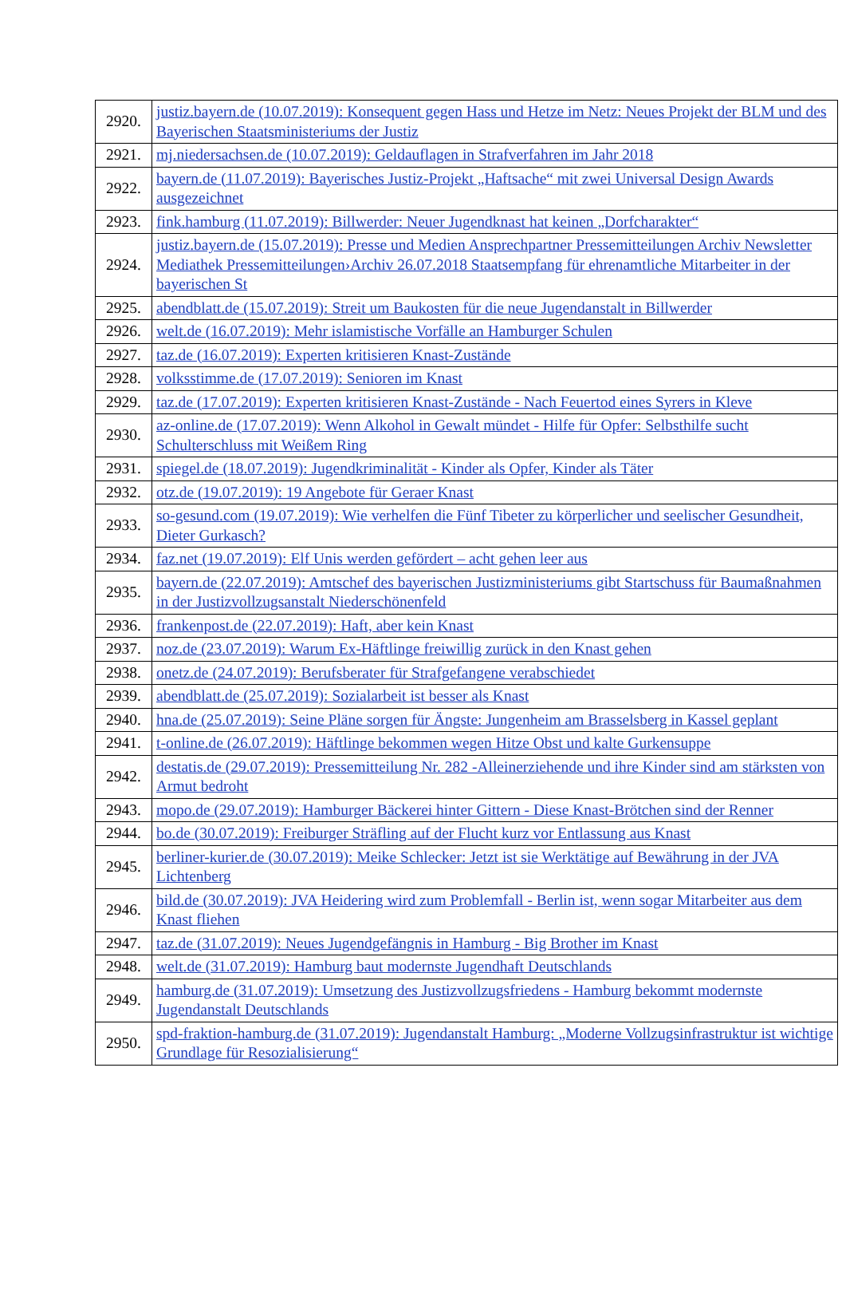| 2920. | justiz.bayern.de (10.07.2019): Konsequent gegen Hass und Hetze im Netz: Neues Projekt der BLM und des Bayerischen Staatsministeriums der Justiz |
| 2921. | mj.niedersachsen.de (10.07.2019): Geldauflagen in Strafverfahren im Jahr 2018 |
| 2922. | bayern.de (11.07.2019): Bayerisches Justiz-Projekt „Haftsache“ mit zwei Universal Design Awards ausgezeichnet |
| 2923. | fink.hamburg (11.07.2019): Billwerder: Neuer Jugendknast hat keinen „Dorfcharakter“ |
| 2924. | justiz.bayern.de (15.07.2019): Presse und Medien Ansprechpartner Pressemitteilungen Archiv Newsletter Mediathek Pressemitteilungen›Archiv 26.07.2018 Staatsempfang für ehrenamtliche Mitarbeiter in der bayerischen St |
| 2925. | abendblatt.de (15.07.2019): Streit um Baukosten für die neue Jugendanstalt in Billwerder |
| 2926. | welt.de (16.07.2019): Mehr islamistische Vorfälle an Hamburger Schulen |
| 2927. | taz.de (16.07.2019): Experten kritisieren Knast-Zustände |
| 2928. | volksstimme.de (17.07.2019): Senioren im Knast |
| 2929. | taz.de (17.07.2019): Experten kritisieren Knast-Zustände - Nach Feuertod eines Syrers in Kleve |
| 2930. | az-online.de (17.07.2019): Wenn Alkohol in Gewalt mündet - Hilfe für Opfer: Selbsthilfe sucht Schulterschluss mit Weißem Ring |
| 2931. | spiegel.de (18.07.2019): Jugendkriminalität - Kinder als Opfer, Kinder als Täter |
| 2932. | otz.de (19.07.2019): 19 Angebote für Geraer Knast |
| 2933. | so-gesund.com (19.07.2019): Wie verhelfen die Fünf Tibeter zu körperlicher und seelischer Gesundheit, Dieter Gurkasch? |
| 2934. | faz.net (19.07.2019): Elf Unis werden gefördert – acht gehen leer aus |
| 2935. | bayern.de (22.07.2019): Amtschef des bayerischen Justizministeriums gibt Startschuss für Baumaßnahmen in der Justizvollzugsanstalt Niederschönenfeld |
| 2936. | frankenpost.de (22.07.2019): Haft, aber kein Knast |
| 2937. | noz.de (23.07.2019): Warum Ex-Häftlinge freiwillig zurück in den Knast gehen |
| 2938. | onetz.de (24.07.2019): Berufsberater für Strafgefangene verabschiedet |
| 2939. | abendblatt.de (25.07.2019): Sozialarbeit ist besser als Knast |
| 2940. | hna.de (25.07.2019): Seine Pläne sorgen für Ängste: Jungenheim am Brasselsberg in Kassel geplant |
| 2941. | t-online.de (26.07.2019): Häftlinge bekommen wegen Hitze Obst und kalte Gurkensuppe |
| 2942. | destatis.de (29.07.2019): Pressemitteilung Nr. 282 -Alleinerziehende und ihre Kinder sind am stärksten von Armut bedroht |
| 2943. | mopo.de (29.07.2019): Hamburger Bäckerei hinter Gittern - Diese Knast-Brötchen sind der Renner |
| 2944. | bo.de (30.07.2019): Freiburger Sträfling auf der Flucht kurz vor Entlassung aus Knast |
| 2945. | berliner-kurier.de (30.07.2019): Meike Schlecker: Jetzt ist sie Werktätige auf Bewährung in der JVA Lichtenberg |
| 2946. | bild.de (30.07.2019): JVA Heidering wird zum Problemfall - Berlin ist, wenn sogar Mitarbeiter aus dem Knast fliehen |
| 2947. | taz.de (31.07.2019): Neues Jugendgefängnis in Hamburg - Big Brother im Knast |
| 2948. | welt.de (31.07.2019): Hamburg baut modernste Jugendhaft Deutschlands |
| 2949. | hamburg.de (31.07.2019): Umsetzung des Justizvollzugsfriedens - Hamburg bekommt modernste Jugendanstalt Deutschlands |
| 2950. | spd-fraktion-hamburg.de (31.07.2019): Jugendanstalt Hamburg: „Moderne Vollzugsinfrastruktur ist wichtige Grundlage für Resozialisierung“ |